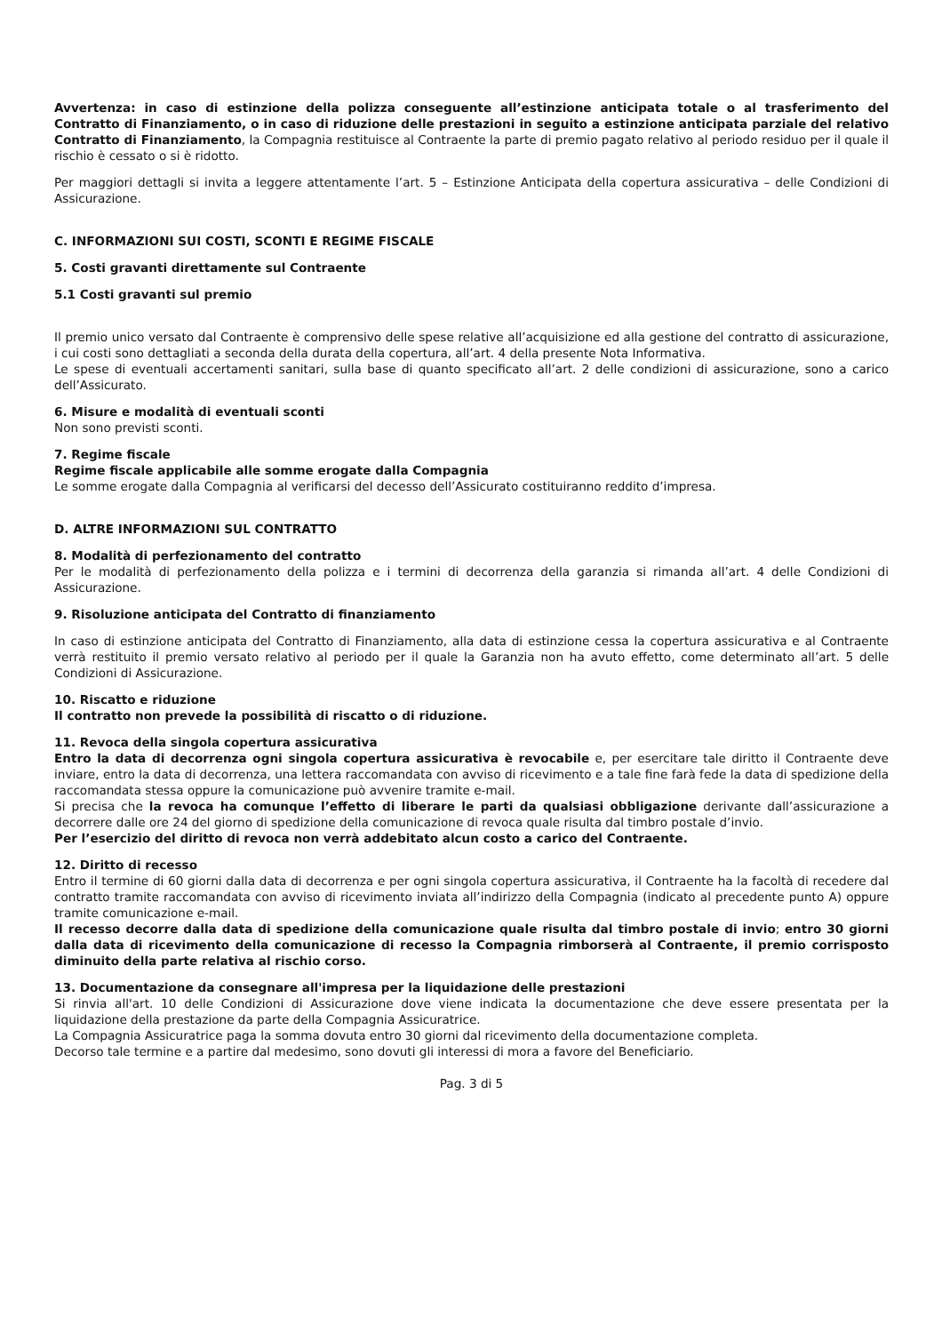Avvertenza: in caso di estinzione della polizza conseguente all’estinzione anticipata totale o al trasferimento del Contratto di Finanziamento, o in caso di riduzione delle prestazioni in seguito a estinzione anticipata parziale del relativo Contratto di Finanziamento, la Compagnia restituisce al Contraente la parte di premio pagato relativo al periodo residuo per il quale il rischio è cessato o si è ridotto.
Per maggiori dettagli si invita a leggere attentamente l’art. 5 – Estinzione Anticipata della copertura assicurativa – delle Condizioni di Assicurazione.
C. INFORMAZIONI SUI COSTI, SCONTI E REGIME FISCALE
5. Costi gravanti direttamente sul Contraente
5.1 Costi gravanti sul premio
Il premio unico versato dal Contraente è comprensivo delle spese relative all’acquisizione ed alla gestione del contratto di assicurazione, i cui costi sono dettagliati a seconda della durata della copertura, all’art. 4 della presente Nota Informativa.
Le spese di eventuali accertamenti sanitari, sulla base di quanto specificato all’art. 2 delle condizioni di assicurazione, sono a carico dell’Assicurato.
6. Misure e modalità di eventuali sconti
Non sono previsti sconti.
7. Regime fiscale
Regime fiscale applicabile alle somme erogate dalla Compagnia
Le somme erogate dalla Compagnia al verificarsi del decesso dell’Assicurato costituiranno reddito d’impresa.
D. ALTRE INFORMAZIONI SUL CONTRATTO
8. Modalità di perfezionamento del contratto
Per le modalità di perfezionamento della polizza e i termini di decorrenza della garanzia si rimanda all’art. 4 delle Condizioni di Assicurazione.
9. Risoluzione anticipata del Contratto di finanziamento
In caso di estinzione anticipata del Contratto di Finanziamento, alla data di estinzione cessa la copertura assicurativa e al Contraente verrà restituito il premio versato relativo al periodo per il quale la Garanzia non ha avuto effetto, come determinato all’art. 5 delle Condizioni di Assicurazione.
10. Riscatto e riduzione
Il contratto non prevede la possibilità di riscatto o di riduzione.
11. Revoca della singola copertura assicurativa
Entro la data di decorrenza ogni singola copertura assicurativa è revocabile e, per esercitare tale diritto il Contraente deve inviare, entro la data di decorrenza, una lettera raccomandata con avviso di ricevimento e a tale fine farà fede la data di spedizione della raccomandata stessa oppure la comunicazione può avvenire tramite e-mail.
Si precisa che la revoca ha comunque l’effetto di liberare le parti da qualsiasi obbligazione derivante dall’assicurazione a decorrere dalle ore 24 del giorno di spedizione della comunicazione di revoca quale risulta dal timbro postale d’invio.
Per l’esercizio del diritto di revoca non verrà addebitato alcun costo a carico del Contraente.
12. Diritto di recesso
Entro il termine di 60 giorni dalla data di decorrenza e per ogni singola copertura assicurativa, il Contraente ha la facoltà di recedere dal contratto tramite raccomandata con avviso di ricevimento inviata all’indirizzo della Compagnia (indicato al precedente punto A) oppure tramite comunicazione e-mail.
Il recesso decorre dalla data di spedizione della comunicazione quale risulta dal timbro postale di invio; entro 30 giorni dalla data di ricevimento della comunicazione di recesso la Compagnia rimborserà al Contraente, il premio corrisposto diminuito della parte relativa al rischio corso.
13. Documentazione da consegnare all'impresa per la liquidazione delle prestazioni
Si rinvia all'art. 10 delle Condizioni di Assicurazione dove viene indicata la documentazione che deve essere presentata per la liquidazione della prestazione da parte della Compagnia Assicuratrice.
La Compagnia Assicuratrice paga la somma dovuta entro 30 giorni dal ricevimento della documentazione completa.
Decorso tale termine e a partire dal medesimo, sono dovuti gli interessi di mora a favore del Beneficiario.
Pag. 3 di 5